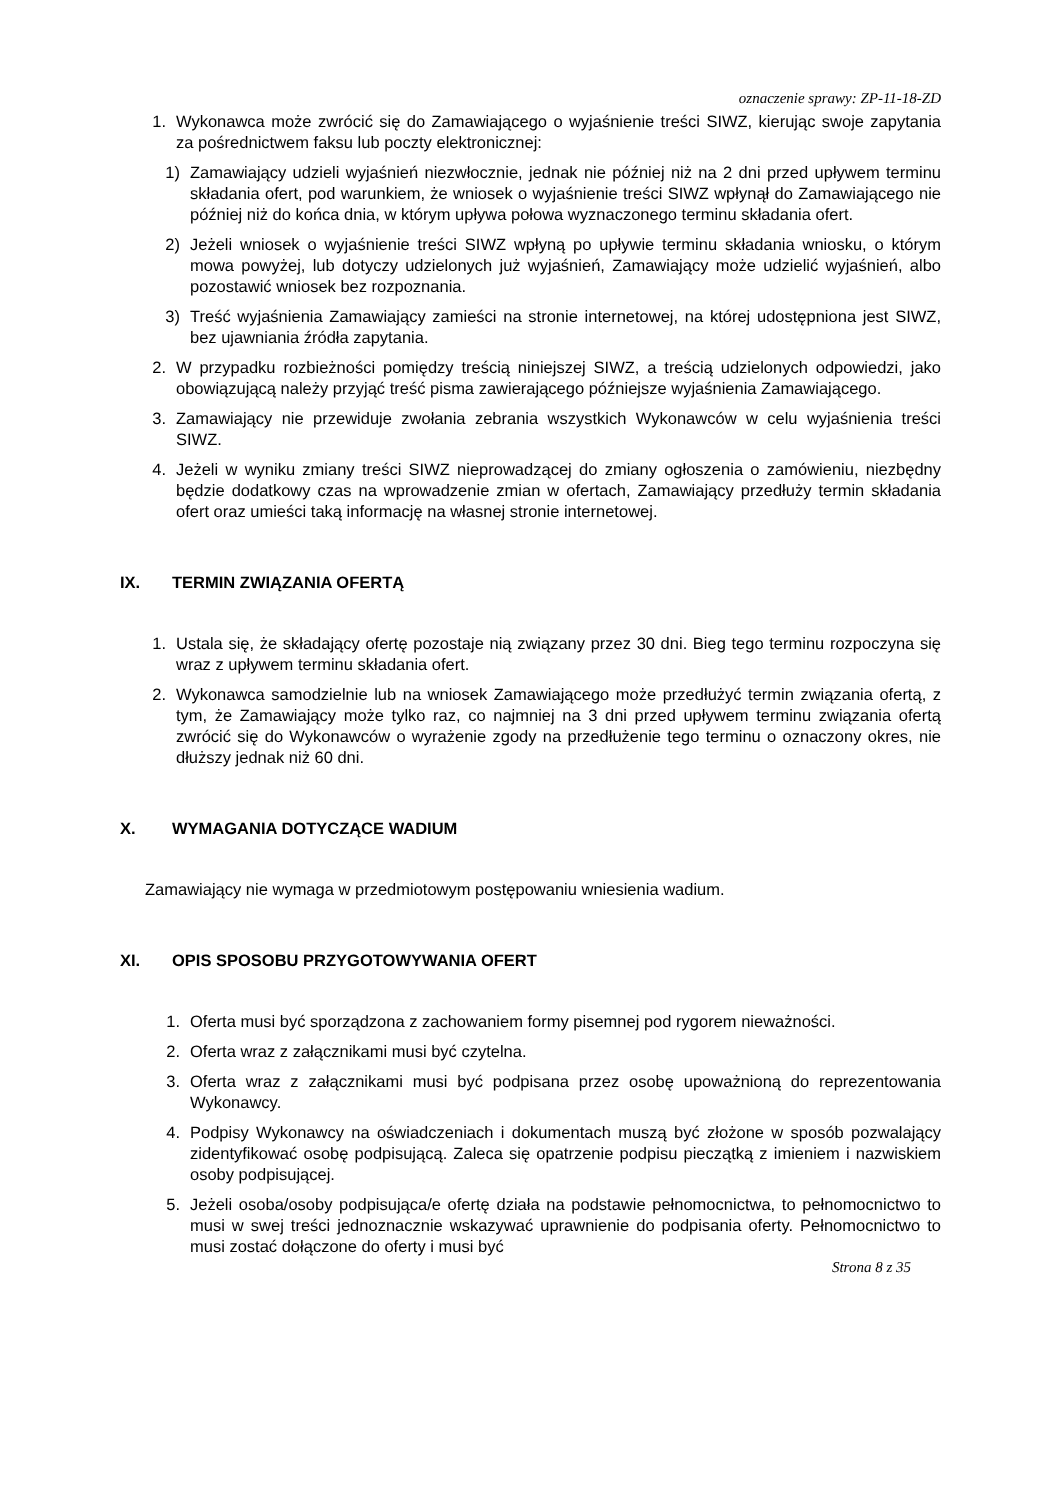oznaczenie sprawy: ZP-11-18-ZD
1. Wykonawca może zwrócić się do Zamawiającego o wyjaśnienie treści SIWZ, kierując swoje zapytania za pośrednictwem faksu lub poczty elektronicznej:
1) Zamawiający udzieli wyjaśnień niezwłocznie, jednak nie później niż na 2 dni przed upływem terminu składania ofert, pod warunkiem, że wniosek o wyjaśnienie treści SIWZ wpłynął do Zamawiającego nie później niż do końca dnia, w którym upływa połowa wyznaczonego terminu składania ofert.
2) Jeżeli wniosek o wyjaśnienie treści SIWZ wpłyną po upływie terminu składania wniosku, o którym mowa powyżej, lub dotyczy udzielonych już wyjaśnień, Zamawiający może udzielić wyjaśnień, albo pozostawić wniosek bez rozpoznania.
3) Treść wyjaśnienia Zamawiający zamieści na stronie internetowej, na której udostępniona jest SIWZ, bez ujawniania źródła zapytania.
2. W przypadku rozbieżności pomiędzy treścią niniejszej SIWZ, a treścią udzielonych odpowiedzi, jako obowiązującą należy przyjąć treść pisma zawierającego późniejsze wyjaśnienia Zamawiającego.
3. Zamawiający nie przewiduje zwołania zebrania wszystkich Wykonawców w celu wyjaśnienia treści SIWZ.
4. Jeżeli w wyniku zmiany treści SIWZ nieprowadzącej do zmiany ogłoszenia o zamówieniu, niezbędny będzie dodatkowy czas na wprowadzenie zmian w ofertach, Zamawiający przedłuży termin składania ofert oraz umieści taką informację na własnej stronie internetowej.
IX. TERMIN ZWIĄZANIA OFERTĄ
1. Ustala się, że składający ofertę pozostaje nią związany przez 30 dni. Bieg tego terminu rozpoczyna się wraz z upływem terminu składania ofert.
2. Wykonawca samodzielnie lub na wniosek Zamawiającego może przedłużyć termin związania ofertą, z tym, że Zamawiający może tylko raz, co najmniej na 3 dni przed upływem terminu związania ofertą zwrócić się do Wykonawców o wyrażenie zgody na przedłużenie tego terminu o oznaczony okres, nie dłuższy jednak niż 60 dni.
X. WYMAGANIA DOTYCZĄCE WADIUM
Zamawiający nie wymaga w przedmiotowym postępowaniu wniesienia wadium.
XI. OPIS SPOSOBU PRZYGOTOWYWANIA OFERT
1. Oferta musi być sporządzona z zachowaniem formy pisemnej pod rygorem nieważności.
2. Oferta wraz z załącznikami musi być czytelna.
3. Oferta wraz z załącznikami musi być podpisana przez osobę upoważnioną do reprezentowania Wykonawcy.
4. Podpisy Wykonawcy na oświadczeniach i dokumentach muszą być złożone w sposób pozwalający zidentyfikować osobę podpisującą. Zaleca się opatrzenie podpisu pieczątką z imieniem i nazwiskiem osoby podpisującej.
5. Jeżeli osoba/osoby podpisująca/e ofertę działa na podstawie pełnomocnictwa, to pełnomocnictwo to musi w swej treści jednoznacznie wskazywać uprawnienie do podpisania oferty. Pełnomocnictwo to musi zostać dołączone do oferty i musi być
Strona 8 z 35